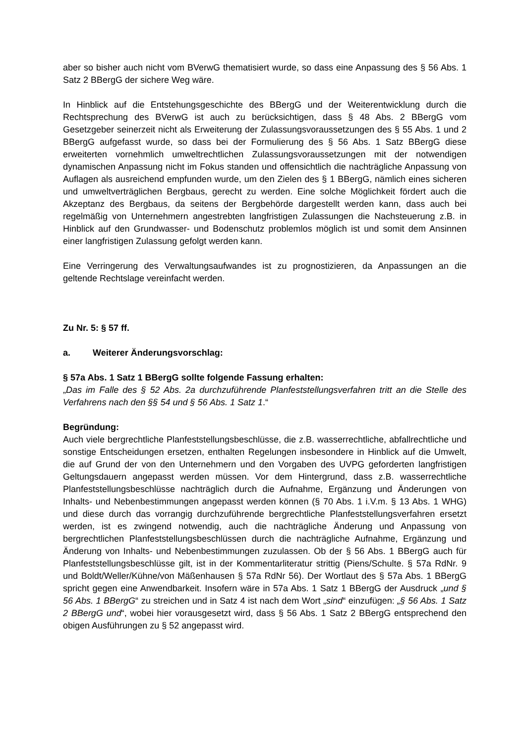aber so bisher auch nicht vom BVerwG thematisiert wurde, so dass eine Anpassung des § 56 Abs. 1 Satz 2 BBergG der sichere Weg wäre.
In Hinblick auf die Entstehungsgeschichte des BBergG und der Weiterentwicklung durch die Rechtsprechung des BVerwG ist auch zu berücksichtigen, dass § 48 Abs. 2 BBergG vom Gesetzgeber seinerzeit nicht als Erweiterung der Zulassungsvoraussetzungen des § 55 Abs. 1 und 2 BBergG aufgefasst wurde, so dass bei der Formulierung des § 56 Abs. 1 Satz BBergG diese erweiterten vornehmlich umweltrechtlichen Zulassungsvoraussetzungen mit der notwendigen dynamischen Anpassung nicht im Fokus standen und offensichtlich die nachträgliche Anpassung von Auflagen als ausreichend empfunden wurde, um den Zielen des § 1 BBergG, nämlich eines sicheren und umweltverträglichen Bergbaus, gerecht zu werden. Eine solche Möglichkeit fördert auch die Akzeptanz des Bergbaus, da seitens der Bergbehörde dargestellt werden kann, dass auch bei regelmäßig von Unternehmern angestrebten langfristigen Zulassungen die Nachsteuerung z.B. in Hinblick auf den Grundwasser- und Bodenschutz problemlos möglich ist und somit dem Ansinnen einer langfristigen Zulassung gefolgt werden kann.
Eine Verringerung des Verwaltungsaufwandes ist zu prognostizieren, da Anpassungen an die geltende Rechtslage vereinfacht werden.
Zu Nr. 5: § 57 ff.
a. Weiterer Änderungsvorschlag:
§ 57a Abs. 1 Satz 1 BBergG sollte folgende Fassung erhalten:
„Das im Falle des § 52 Abs. 2a durchzuführende Planfeststellungsverfahren tritt an die Stelle des Verfahrens nach den §§ 54 und § 56 Abs. 1 Satz 1.“
Begründung:
Auch viele bergrechtliche Planfeststellungsbeschlüsse, die z.B. wasserrechtliche, abfallrechtliche und sonstige Entscheidungen ersetzen, enthalten Regelungen insbesondere in Hinblick auf die Umwelt, die auf Grund der von den Unternehmern und den Vorgaben des UVPG geforderten langfristigen Geltungsdauern angepasst werden müssen. Vor dem Hintergrund, dass z.B. wasserrechtliche Planfeststellungsbeschlüsse nachträglich durch die Aufnahme, Ergänzung und Änderungen von Inhalts- und Nebenbestimmungen angepasst werden können (§ 70 Abs. 1 i.V.m. § 13 Abs. 1 WHG) und diese durch das vorrangig durchzuführende bergrechtliche Planfeststellungsverfahren ersetzt werden, ist es zwingend notwendig, auch die nachträgliche Änderung und Anpassung von bergrechtlichen Planfeststellungsbeschlüssen durch die nachträgliche Aufnahme, Ergänzung und Änderung von Inhalts- und Nebenbestimmungen zuzulassen. Ob der § 56 Abs. 1 BBergG auch für Planfeststellungsbeschlüsse gilt, ist in der Kommentarliteratur strittig (Piens/Schulte. § 57a RdNr. 9 und Boldt/Weller/Kühne/von Mäßenhausen § 57a RdNr 56). Der Wortlaut des § 57a Abs. 1 BBergG spricht gegen eine Anwendbarkeit. Insofern wäre in 57a Abs. 1 Satz 1 BBergG der Ausdruck „und § 56 Abs. 1 BBergG“ zu streichen und in Satz 4 ist nach dem Wort „sind“ einzufügen: „§ 56 Abs. 1 Satz 2 BBergG und“, wobei hier vorausgesetzt wird, dass § 56 Abs. 1 Satz 2 BBergG entsprechend den obigen Ausführungen zu § 52 angepasst wird.